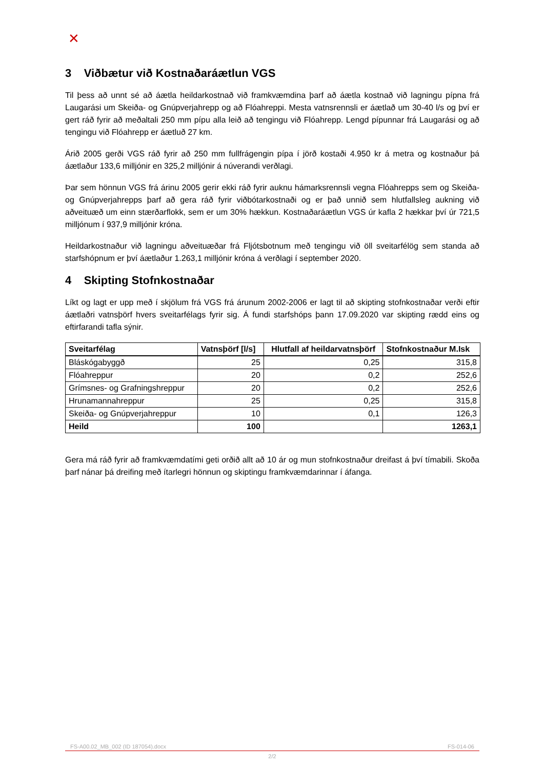✕
3 Viðbætur við Kostnaðaráætlun VGS
Til þess að unnt sé að áætla heildarkostnað við framkvæmdina þarf að áætla kostnað við lagningu pípna frá Laugarási um Skeiða- og Gnúpverjahrepp og að Flóahreppi. Mesta vatnsrennsli er áætlað um 30-40 l/s og því er gert ráð fyrir að meðaltali 250 mm pípu alla leið að tengingu við Flóahrepp. Lengd pípunnar frá Laugarási og að tengingu við Flóahrepp er áætluð 27 km.
Árið 2005 gerði VGS ráð fyrir að 250 mm fullfrágengin pípa í jörð kostaði 4.950 kr á metra og kostnaður þá áætlaður 133,6 milljónir en 325,2 milljónir á núverandi verðlagi.
Þar sem hönnun VGS frá árinu 2005 gerir ekki ráð fyrir auknu hámarksrennsli vegna Flóahrepps sem og Skeiða- og Gnúpverjahrepps þarf að gera ráð fyrir viðbótarkostnaði og er það unnið sem hlutfallsleg aukning við aðveituæð um einn stærðarflokk, sem er um 30% hækkun. Kostnaðaráætlun VGS úr kafla 2 hækkar því úr 721,5 milljónum í 937,9 milljónir króna.
Heildarkostnaður við lagningu aðveituæðar frá Fljótsbotnum með tengingu við öll sveitarfélög sem standa að starfshópnum er því áætlaður 1.263,1 milljónir króna á verðlagi í september 2020.
4 Skipting Stofnkostnaðar
Líkt og lagt er upp með í skjölum frá VGS frá árunum 2002-2006 er lagt til að skipting stofnkostnaðar verði eftir áætlaðri vatnsþörf hvers sveitarfélags fyrir sig. Á fundi starfshóps þann 17.09.2020 var skipting rædd eins og eftirfarandi tafla sýnir.
| Sveitarfélag | Vatnsþörf [l/s] | Hlutfall af heildarvatnsþörf | Stofnkostnaður M.Isk |
| --- | --- | --- | --- |
| Bláskógabyggð | 25 | 0,25 | 315,8 |
| Flóahreppur | 20 | 0,2 | 252,6 |
| Grímsnes- og Grafningshreppur | 20 | 0,2 | 252,6 |
| Hrunamannahreppur | 25 | 0,25 | 315,8 |
| Skeiða- og Gnúpverjahreppur | 10 | 0,1 | 126,3 |
| Heild | 100 | | 1263,1 |
Gera má ráð fyrir að framkvæmdatími geti orðið allt að 10 ár og mun stofnkostnaður dreifast á því tímabili. Skoða þarf nánar þá dreifing með ítarlegri hönnun og skiptingu framkvæmdarinnar í áfanga.
FS-A00.02_MB_002 (ID 187054).docx FS-014-06
2/2